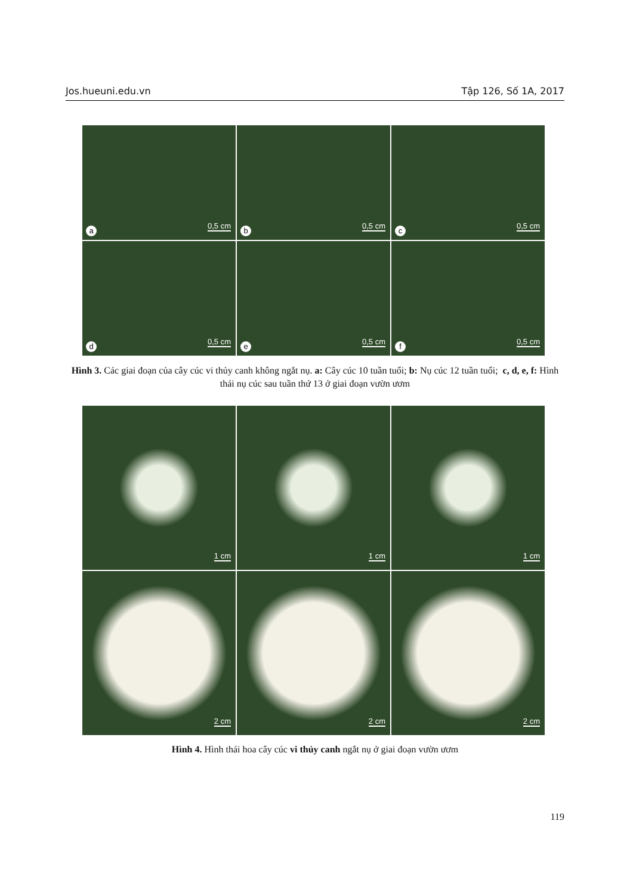Jos.hueuni.edu.vn Tập 126, Số 1A, 2017
a
0,5 cm
b
0,5 cm
c
0,5 cm
d
0,5 cm
e
0,5 cm
f
0,5 cm
Hình 3. Các giai đoạn của cây cúc vi thủy canh không ngắt nụ. a: Cây cúc 10 tuần tuổi; b: Nụ cúc 12 tuần tuổi; c, d, e, f: Hình thái nụ cúc sau tuần thứ 13 ở giai đoạn vườn ươm
1 cm
1 cm
1 cm
2 cm
2 cm
2 cm
Hình 4. Hình thái hoa cây cúc vi thủy canh ngắt nụ ở giai đoạn vườn ươm
119